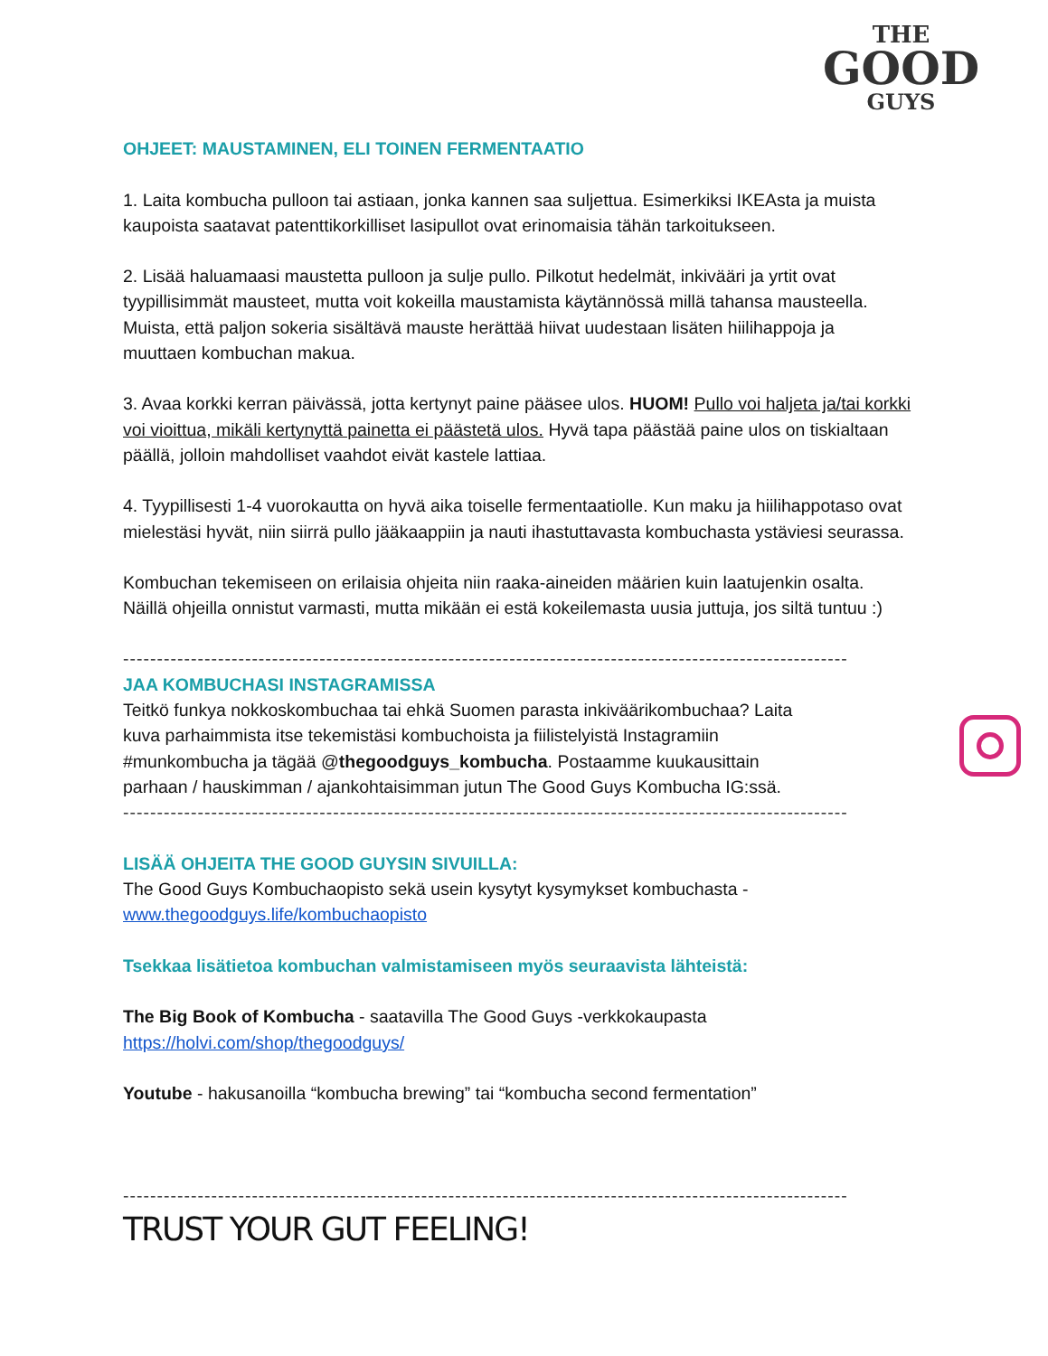THE
GOOD
GUYS
OHJEET: MAUSTAMINEN, ELI TOINEN FERMENTAATIO
1. Laita kombucha pulloon tai astiaan, jonka kannen saa suljettua. Esimerkiksi IKEAsta ja muista kaupoista saatavat patenttikorkilliset lasipullot ovat erinomaisia tähän tarkoitukseen.
2. Lisää haluamaasi maustetta pulloon ja sulje pullo. Pilkotut hedelmät, inkivääri ja yrtit ovat tyypillisimmät mausteet, mutta voit kokeilla maustamista käytännössä millä tahansa mausteella. Muista, että paljon sokeria sisältävä mauste herättää hiivat uudestaan lisäten hiilihappoja ja muuttaen kombuchan makua.
3. Avaa korkki kerran päivässä, jotta kertynyt paine pääsee ulos. HUOM! Pullo voi haljeta ja/tai korkki voi vioittua, mikäli kertynyttä painetta ei päästetä ulos. Hyvä tapa päästää paine ulos on tiskialtaan päällä, jolloin mahdolliset vaahdot eivät kastele lattiaa.
4. Tyypillisesti 1-4 vuorokautta on hyvä aika toiselle fermentaatiolle. Kun maku ja hiilihappotaso ovat mielestäsi hyvät, niin siirrä pullo jääkaappiin ja nauti ihastuttavasta kombuchasta ystäviesi seurassa.
Kombuchan tekemiseen on erilaisia ohjeita niin raaka-aineiden määrien kuin laatujenkin osalta. Näillä ohjeilla onnistut varmasti, mutta mikään ei estä kokeilemasta uusia juttuja, jos siltä tuntuu :)
--------------------------------------------------------------------------------------------------------------
JAA KOMBUCHASI INSTAGRAMISSA
Teitkö funkya nokkoskombuchaa tai ehkä Suomen parasta inkivääri­kombuchaa? Laita kuva parhaimmista itse tekemistäsi kombuchoista ja fiilistelyistä Instagramiin #munkombucha ja tägää @thegoodguys_kombucha. Postaamme kuukausittain parhaan / hauskimman / ajankohtaisimman jutun The Good Guys Kombucha IG:ssä.
--------------------------------------------------------------------------------------------------------------
LISÄÄ OHJEITA THE GOOD GUYSIN SIVUILLA:
The Good Guys Kombuchaopisto sekä usein kysytyt kysymykset kombuchasta - www.thegoodguys.life/kombuchaopisto
Tsekkaa lisätietoa kombuchan valmistamiseen myös seuraavista lähteistä:
The Big Book of Kombucha - saatavilla The Good Guys -verkkokaupasta https://holvi.com/shop/thegoodguys/
Youtube - hakusanoilla “kombucha brewing” tai “kombucha second fermentation”
--------------------------------------------------------------------------------------------------------------
TRUST YOUR GUT FEELING!